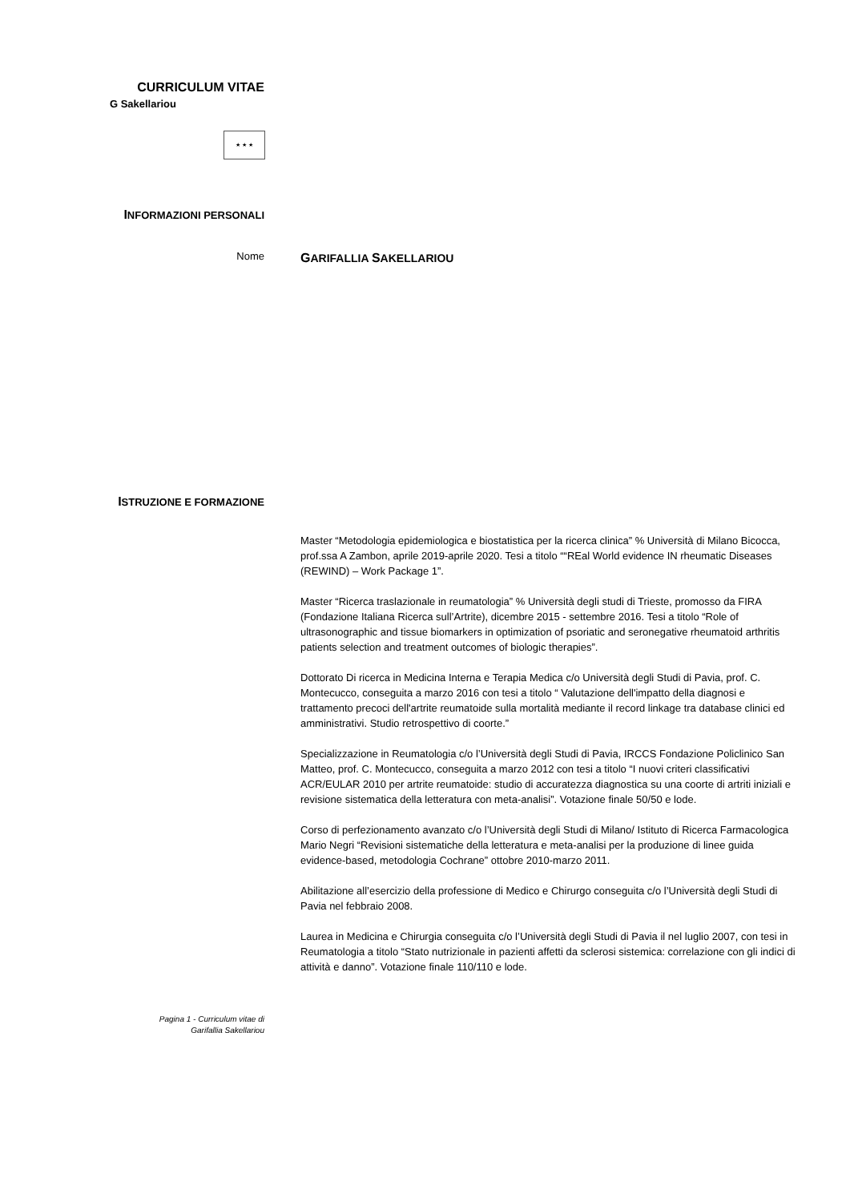CURRICULUM VITAE
G Sakellariou
★ ★ ★
INFORMAZIONI PERSONALI
Nome
GARIFALLIA SAKELLARIOU
ISTRUZIONE E FORMAZIONE
Master “Metodologia epidemiologica e biostatistica per la ricerca clinica” % Università di Milano Bicocca, prof.ssa A Zambon, aprile 2019-aprile 2020. Tesi a titolo ““REal World evidence IN rheumatic Diseases (REWIND) – Work Package 1”.
Master “Ricerca traslazionale in reumatologia” % Università degli studi di Trieste, promosso da FIRA (Fondazione Italiana Ricerca sull’Artrite), dicembre 2015 - settembre 2016. Tesi a titolo “Role of ultrasonographic and tissue biomarkers in optimization of psoriatic and seronegative rheumatoid arthritis patients selection and treatment outcomes of biologic therapies”.
Dottorato Di ricerca in Medicina Interna e Terapia Medica c/o Università degli Studi di Pavia, prof. C. Montecucco, conseguita a marzo 2016 con tesi a titolo “ Valutazione dell'impatto della diagnosi e trattamento precoci dell'artrite reumatoide sulla mortalità mediante il record linkage tra database clinici ed amministrativi. Studio retrospettivo di coorte.”
Specializzazione in Reumatologia c/o l’Università degli Studi di Pavia, IRCCS Fondazione Policlinico San Matteo, prof. C. Montecucco, conseguita a marzo 2012 con tesi a titolo “I nuovi criteri classificativi ACR/EULAR 2010 per artrite reumatoide: studio di accuratezza diagnostica su una coorte di artriti iniziali e revisione sistematica della letteratura con meta-analisi”. Votazione finale 50/50 e lode.
Corso di perfezionamento avanzato c/o l’Università degli Studi di Milano/ Istituto di Ricerca Farmacologica Mario Negri “Revisioni sistematiche della letteratura e meta-analisi per la produzione di linee guida evidence-based, metodologia Cochrane” ottobre 2010-marzo 2011.
Abilitazione all’esercizio della professione di Medico e Chirurgo conseguita c/o l’Università degli Studi di Pavia nel febbraio 2008.
Laurea in Medicina e Chirurgia conseguita c/o l’Università degli Studi di Pavia il nel luglio 2007, con tesi in Reumatologia a titolo “Stato nutrizionale in pazienti affetti da sclerosi sistemica: correlazione con gli indici di attività e danno”. Votazione finale 110/110 e lode.
Pagina 1 - Curriculum vitae di
Garifallia Sakellariou